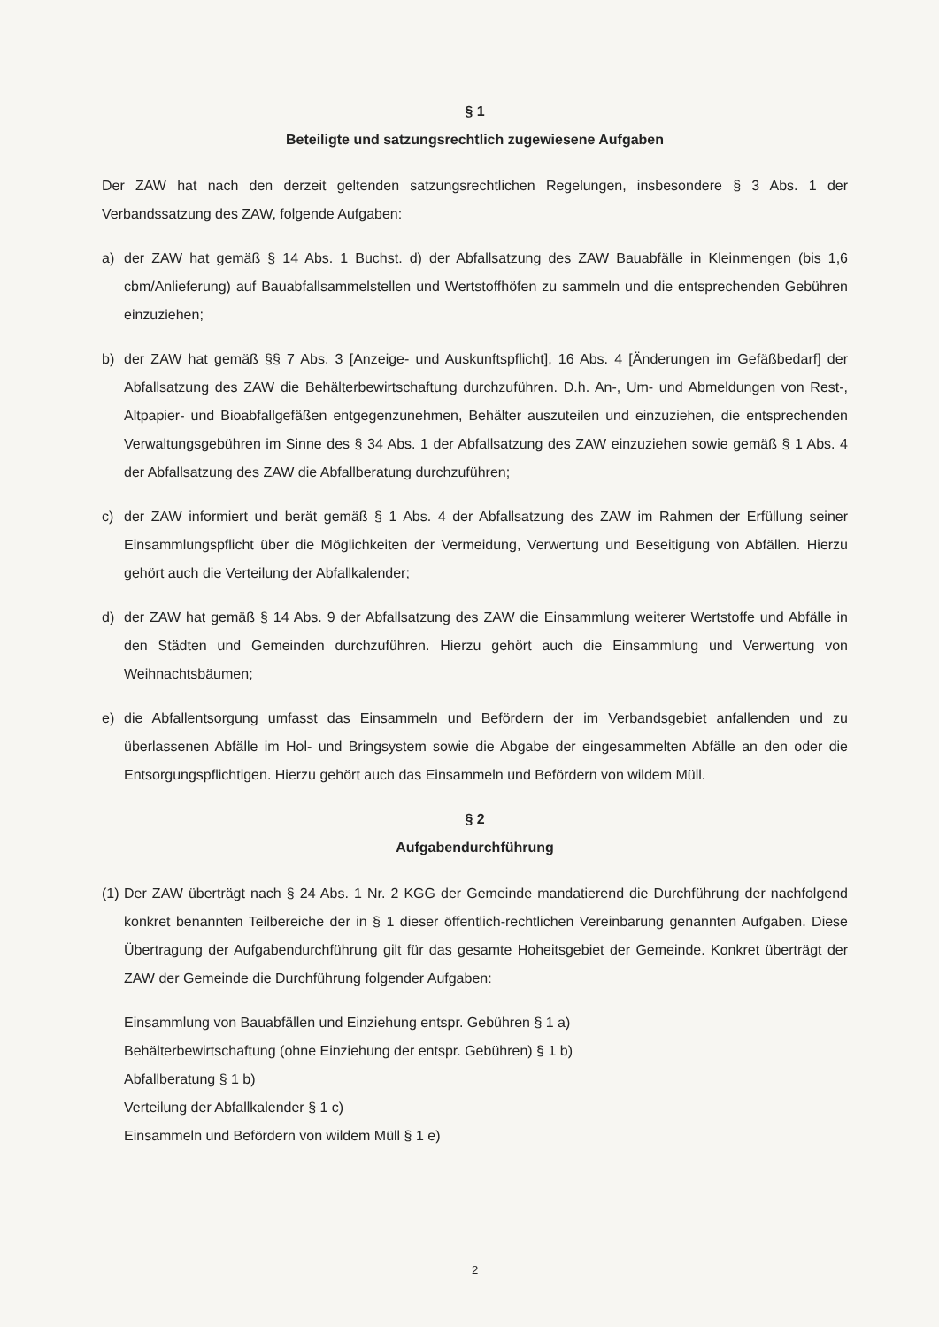§ 1
Beteiligte und satzungsrechtlich zugewiesene Aufgaben
Der ZAW hat nach den derzeit geltenden satzungsrechtlichen Regelungen, insbesondere § 3 Abs. 1 der Verbandssatzung des ZAW, folgende Aufgaben:
a) der ZAW hat gemäß § 14 Abs. 1 Buchst. d) der Abfallsatzung des ZAW Bauabfälle in Kleinmengen (bis 1,6 cbm/Anlieferung) auf Bauabfallsammelstellen und Wertstoffhöfen zu sammeln und die entsprechenden Gebühren einzuziehen;
b) der ZAW hat gemäß §§ 7 Abs. 3 [Anzeige- und Auskunftspflicht], 16 Abs. 4 [Änderungen im Gefäßbedarf] der Abfallsatzung des ZAW die Behälterbewirtschaftung durchzuführen. D.h. An-, Um- und Abmeldungen von Rest-, Altpapier- und Bioabfallgefäßen entgegenzunehmen, Behälter auszuteilen und einzuziehen, die entsprechenden Verwaltungsgebühren im Sinne des § 34 Abs. 1 der Abfallsatzung des ZAW einzuziehen sowie gemäß § 1 Abs. 4 der Abfallsatzung des ZAW die Abfallberatung durchzuführen;
c) der ZAW informiert und berät gemäß § 1 Abs. 4 der Abfallsatzung des ZAW im Rahmen der Erfüllung seiner Einsammlungspflicht über die Möglichkeiten der Vermeidung, Verwertung und Beseitigung von Abfällen. Hierzu gehört auch die Verteilung der Abfallkalender;
d) der ZAW hat gemäß § 14 Abs. 9 der Abfallsatzung des ZAW die Einsammlung weiterer Wertstoffe und Abfälle in den Städten und Gemeinden durchzuführen. Hierzu gehört auch die Einsammlung und Verwertung von Weihnachtsbäumen;
e) die Abfallentsorgung umfasst das Einsammeln und Befördern der im Verbandsgebiet anfallenden und zu überlassenen Abfälle im Hol- und Bringsystem sowie die Abgabe der eingesammelten Abfälle an den oder die Entsorgungspflichtigen. Hierzu gehört auch das Einsammeln und Befördern von wildem Müll.
§ 2
Aufgabendurchführung
(1) Der ZAW überträgt nach § 24 Abs. 1 Nr. 2 KGG der Gemeinde mandatierend die Durchführung der nachfolgend konkret benannten Teilbereiche der in § 1 dieser öffentlich-rechtlichen Vereinbarung genannten Aufgaben. Diese Übertragung der Aufgabendurchführung gilt für das gesamte Hoheitsgebiet der Gemeinde. Konkret überträgt der ZAW der Gemeinde die Durchführung folgender Aufgaben:
Einsammlung von Bauabfällen und Einziehung entspr. Gebühren § 1 a)
Behälterbewirtschaftung (ohne Einziehung der entspr. Gebühren) § 1 b)
Abfallberatung § 1 b)
Verteilung der Abfallkalender § 1 c)
Einsammeln und Befördern von wildem Müll § 1 e)
2